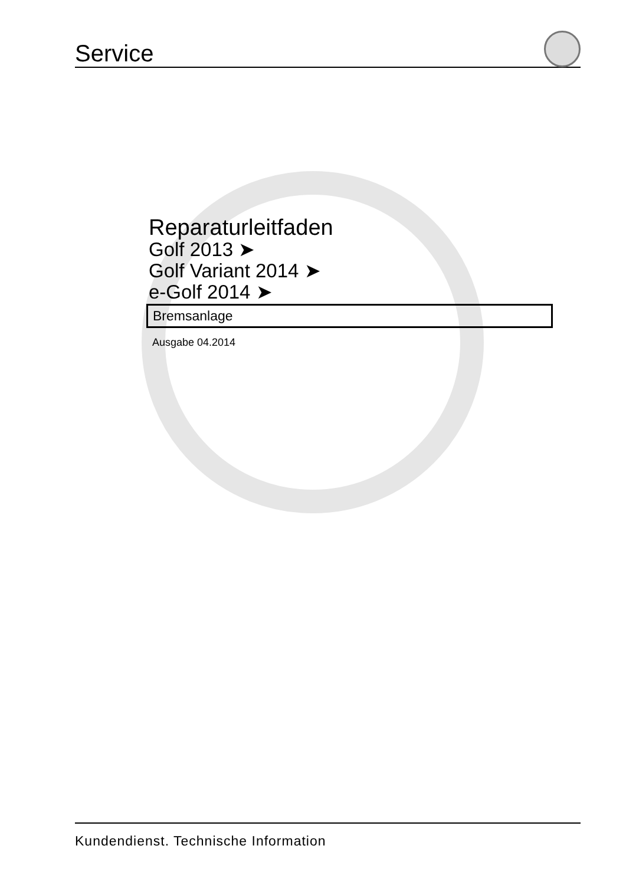Service
Reparaturleitfaden
Golf 2013 ➤
Golf Variant 2014 ➤
e-Golf 2014 ➤
Bremsanlage
Ausgabe 04.2014
Kundendienst. Technische Information